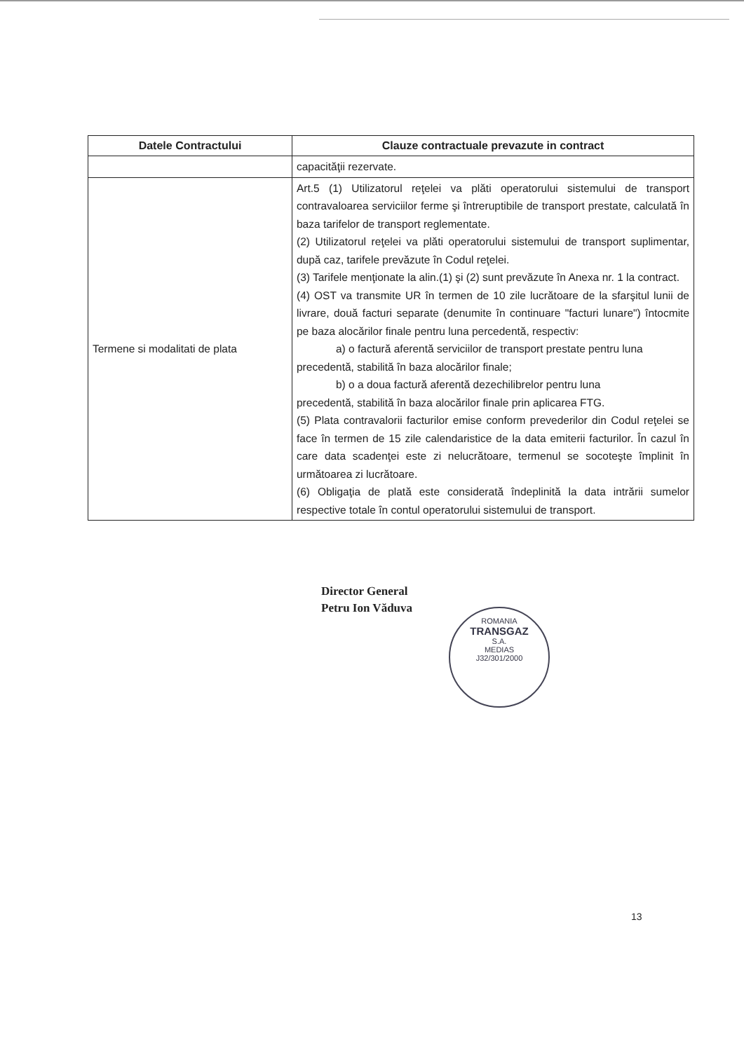| Datele Contractului | Clauze contractuale prevazute in contract |
| --- | --- |
| | capacităţii rezervate. |
| Termene si modalitati de plata | Art.5 (1) Utilizatorul reţelei va plăti operatorului sistemului de transport contravaloarea serviciilor ferme şi întreruptibile de transport prestate, calculată în baza tarifelor de transport reglementate. (2) Utilizatorul reţelei va plăti operatorului sistemului de transport suplimentar, după caz, tarifele prevăzute în Codul reţelei. (3) Tarifele menţionate la alin.(1) şi (2) sunt prevăzute în Anexa nr. 1 la contract. (4) OST va transmite UR în termen de 10 zile lucrătoare de la sfarşitul lunii de livrare, două facturi separate (denumite în continuare "facturi lunare") întocmite pe baza alocărilor finale pentru luna percedentă, respectiv: a) o factură aferentă serviciilor de transport prestate pentru luna precedentă, stabilită în baza alocărilor finale; b) o a doua factură aferentă dezechilibrelor pentru luna precedentă, stabilită în baza alocărilor finale prin aplicarea FTG. (5) Plata contravalorii facturilor emise conform prevederilor din Codul reţelei se face în termen de 15 zile calendaristice de la data emiterii facturilor. În cazul în care data scadenţei este zi nelucrătoare, termenul se socoteşte împlinit în următoarea zi lucrătoare. (6) Obligaţia de plată este considerată îndeplinită la data intrării sumelor respective totale în contul operatorului sistemului de transport. |
Director General
Petru Ion Văduva
ROMANIA
TRANSGAZ
S.A.
MEDIAS
J32/301/2000
13